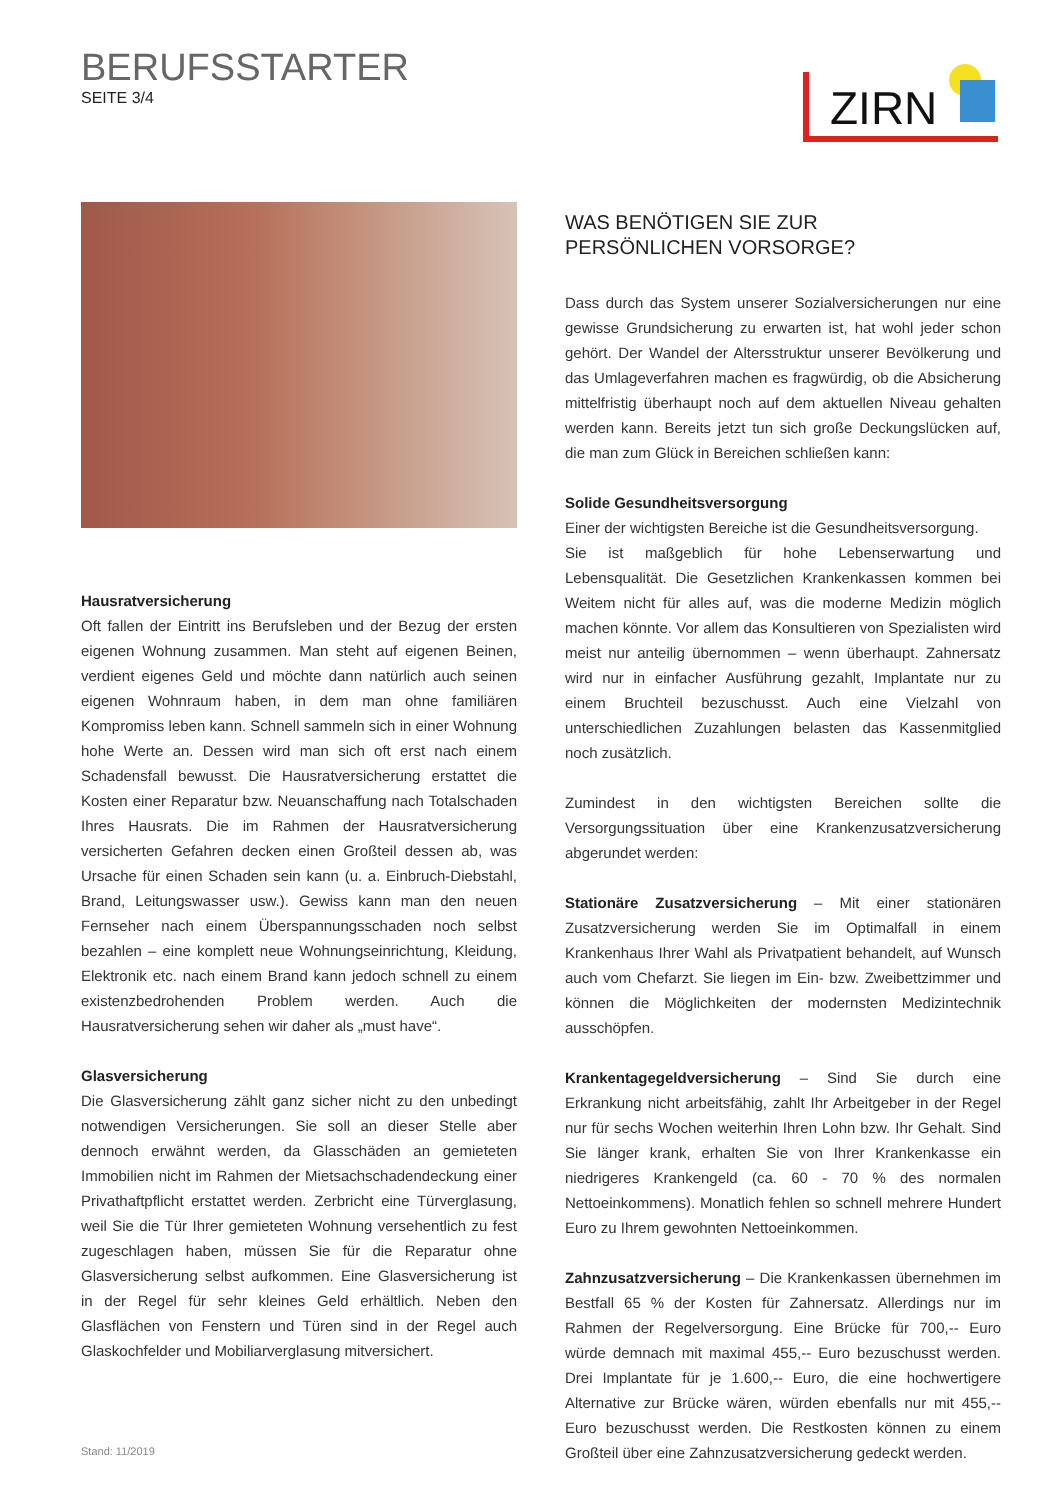BERUFSSTARTER
SEITE 3/4
ZIRN
Hausratversicherung
Oft fallen der Eintritt ins Berufsleben und der Bezug der ersten eigenen Wohnung zusammen. Man steht auf eigenen Beinen, verdient eigenes Geld und möchte dann natürlich auch seinen eigenen Wohnraum haben, in dem man ohne familiären Kompromiss leben kann. Schnell sammeln sich in einer Wohnung hohe Werte an. Dessen wird man sich oft erst nach einem Schadensfall bewusst. Die Hausratversicherung erstattet die Kosten einer Reparatur bzw. Neuanschaffung nach Totalschaden Ihres Hausrats. Die im Rahmen der Hausratversicherung versicherten Gefahren decken einen Großteil dessen ab, was Ursache für einen Schaden sein kann (u. a. Einbruch-Diebstahl, Brand, Leitungswasser usw.). Gewiss kann man den neuen Fernseher nach einem Überspannungsschaden noch selbst bezahlen – eine komplett neue Wohnungseinrichtung, Kleidung, Elektronik etc. nach einem Brand kann jedoch schnell zu einem existenzbedrohenden Problem werden. Auch die Hausratversicherung sehen wir daher als „must have“.
Glasversicherung
Die Glasversicherung zählt ganz sicher nicht zu den unbedingt notwendigen Versicherungen. Sie soll an dieser Stelle aber dennoch erwähnt werden, da Glasschäden an gemieteten Immobilien nicht im Rahmen der Mietsachschadendeckung einer Privathaftpflicht erstattet werden. Zerbricht eine Türverglasung, weil Sie die Tür Ihrer gemieteten Wohnung versehentlich zu fest zugeschlagen haben, müssen Sie für die Reparatur ohne Glasversicherung selbst aufkommen. Eine Glasversicherung ist in der Regel für sehr kleines Geld erhältlich. Neben den Glasflächen von Fenstern und Türen sind in der Regel auch Glaskochfelder und Mobiliarverglasung mitversichert.
WAS BENÖTIGEN SIE ZUR
PERSÖNLICHEN VORSORGE?
Dass durch das System unserer Sozialversicherungen nur eine gewisse Grundsicherung zu erwarten ist, hat wohl jeder schon gehört. Der Wandel der Altersstruktur unserer Bevölkerung und das Umlageverfahren machen es fragwürdig, ob die Absicherung mittelfristig überhaupt noch auf dem aktuellen Niveau gehalten werden kann. Bereits jetzt tun sich große Deckungslücken auf, die man zum Glück in Bereichen schließen kann:
Solide Gesundheitsversorgung
Einer der wichtigsten Bereiche ist die Gesundheitsversorgung.
Sie ist maßgeblich für hohe Lebenserwartung und Lebensqualität. Die Gesetzlichen Krankenkassen kommen bei Weitem nicht für alles auf, was die moderne Medizin möglich machen könnte. Vor allem das Konsultieren von Spezialisten wird meist nur anteilig übernommen – wenn überhaupt. Zahnersatz wird nur in einfacher Ausführung gezahlt, Implantate nur zu einem Bruchteil bezuschusst. Auch eine Vielzahl von unterschiedlichen Zuzahlungen belasten das Kassenmitglied noch zusätzlich.
Zumindest in den wichtigsten Bereichen sollte die Versorgungssituation über eine Krankenzusatzversicherung abgerundet werden:
Stationäre Zusatzversicherung – Mit einer stationären Zusatzversicherung werden Sie im Optimalfall in einem Krankenhaus Ihrer Wahl als Privatpatient behandelt, auf Wunsch auch vom Chefarzt. Sie liegen im Ein- bzw. Zweibettzimmer und können die Möglichkeiten der modernsten Medizintechnik ausschöpfen.
Krankentagegeldversicherung – Sind Sie durch eine Erkrankung nicht arbeitsfähig, zahlt Ihr Arbeitgeber in der Regel nur für sechs Wochen weiterhin Ihren Lohn bzw. Ihr Gehalt. Sind Sie länger krank, erhalten Sie von Ihrer Krankenkasse ein niedrigeres Krankengeld (ca. 60 - 70 % des normalen Nettoeinkommens). Monatlich fehlen so schnell mehrere Hundert Euro zu Ihrem gewohnten Nettoeinkommen.
Zahnzusatzversicherung – Die Krankenkassen übernehmen im Bestfall 65 % der Kosten für Zahnersatz. Allerdings nur im Rahmen der Regelversorgung. Eine Brücke für 700,-- Euro würde demnach mit maximal 455,-- Euro bezuschusst werden. Drei Implantate für je 1.600,-- Euro, die eine hochwertigere Alternative zur Brücke wären, würden ebenfalls nur mit 455,-- Euro bezuschusst werden. Die Restkosten können zu einem Großteil über eine Zahnzusatzversicherung gedeckt werden.
Stand: 11/2019